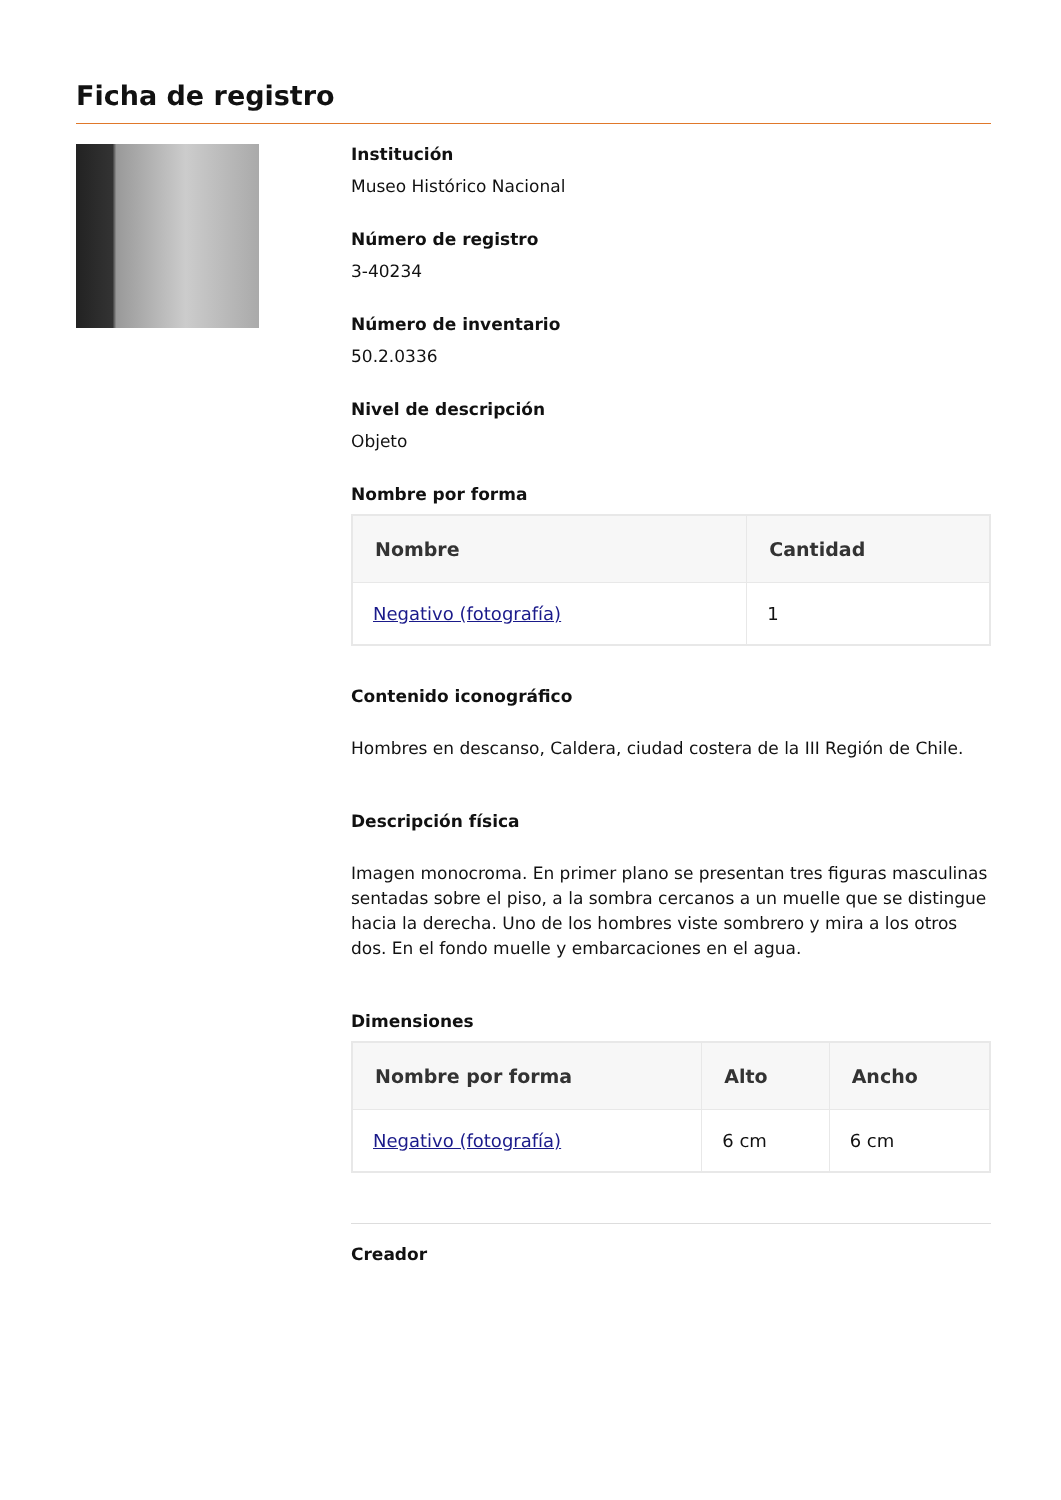Ficha de registro
Institución
Museo Histórico Nacional
Número de registro
3-40234
Número de inventario
50.2.0336
Nivel de descripción
Objeto
Nombre por forma
| Nombre | Cantidad |
| --- | --- |
| Negativo (fotografía) | 1 |
Contenido iconográfico
Hombres en descanso, Caldera, ciudad costera de la III Región de Chile.
Descripción física
Imagen monocroma. En primer plano se presentan tres figuras masculinas sentadas sobre el piso, a la sombra cercanos a un muelle que se distingue hacia la derecha. Uno de los hombres viste sombrero y mira a los otros dos. En el fondo muelle y embarcaciones en el agua.
Dimensiones
| Nombre por forma | Alto | Ancho |
| --- | --- | --- |
| Negativo (fotografía) | 6 cm | 6 cm |
Creador